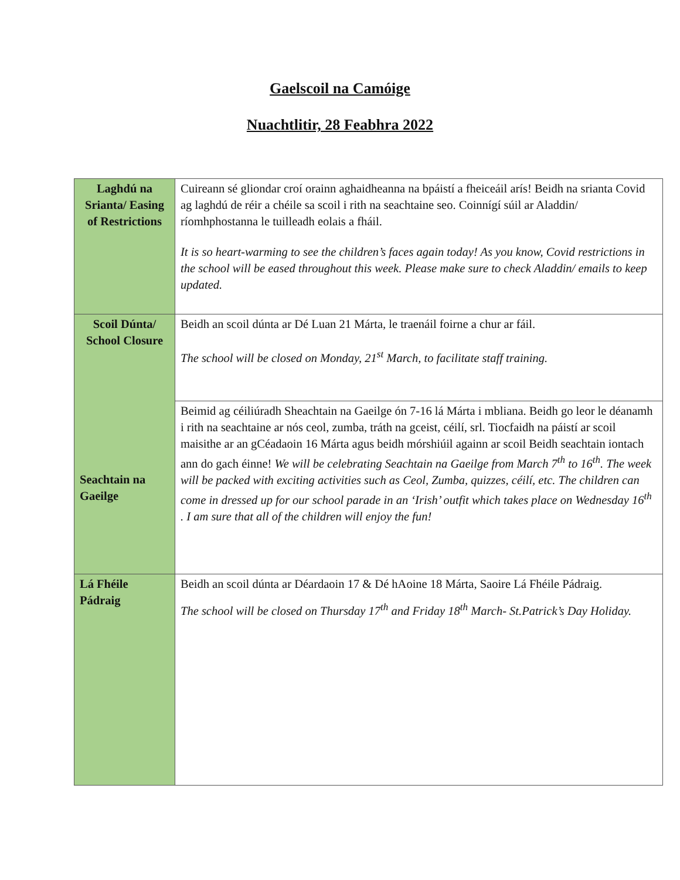Gaelscoil na Camóige
Nuachtlitir, 28 Feabhra 2022
| Laghdú na Srianta/ Easing of Restrictions | Cuireann sé gliondar croí orainn aghaidheanna na bpáistí a fheiceáil arís! Beidh na srianta Covid ag laghdú de réir a chéile sa scoil i rith na seachtaine seo. Coinnígí súil ar Aladdin/ ríomhphostanna le tuilleadh eolais a fháil. It is so heart-warming to see the children’s faces again today! As you know, Covid restrictions in the school will be eased throughout this week. Please make sure to check Aladdin/ emails to keep updated. |
| Scoil Dúnta/ School Closure | Beidh an scoil dúnta ar Dé Luan 21 Márta, le traenáil foirne a chur ar fáil. The school will be closed on Monday, 21<sup>st</sup> March, to facilitate staff training. |
| Seachtain na Gaeilge | Beimid ag céiliúradh Sheachtain na Gaeilge ón 7-16 lá Márta i mbliana. Beidh go leor le déanamh i rith na seachtaine ar nós ceol, zumba, tráth na gceist, céilí, srl. Tiocfaidh na páistí ar scoil maisithe ar an gCéadaoin 16 Márta agus beidh mórshiúil againn ar scoil Beidh seachtain iontach ann do gach éinne! We will be celebrating Seachtain na Gaeilge from March 7<sup>th</sup> to 16<sup>th</sup>. The week will be packed with exciting activities such as Ceol, Zumba, quizzes, céilí, etc. The children can come in dressed up for our school parade in an ‘Irish’ outfit which takes place on Wednesday 16<sup>th</sup> . I am sure that all of the children will enjoy the fun! |
| Lá Fhéile Pádraig | Beidh an scoil dúnta ar Déardaoin 17 & Dé hAoine 18 Márta, Saoire Lá Fhéile Pádraig. The school will be closed on Thursday 17<sup>th</sup> and Friday 18<sup>th</sup> March- St.Patrick’s Day Holiday. |